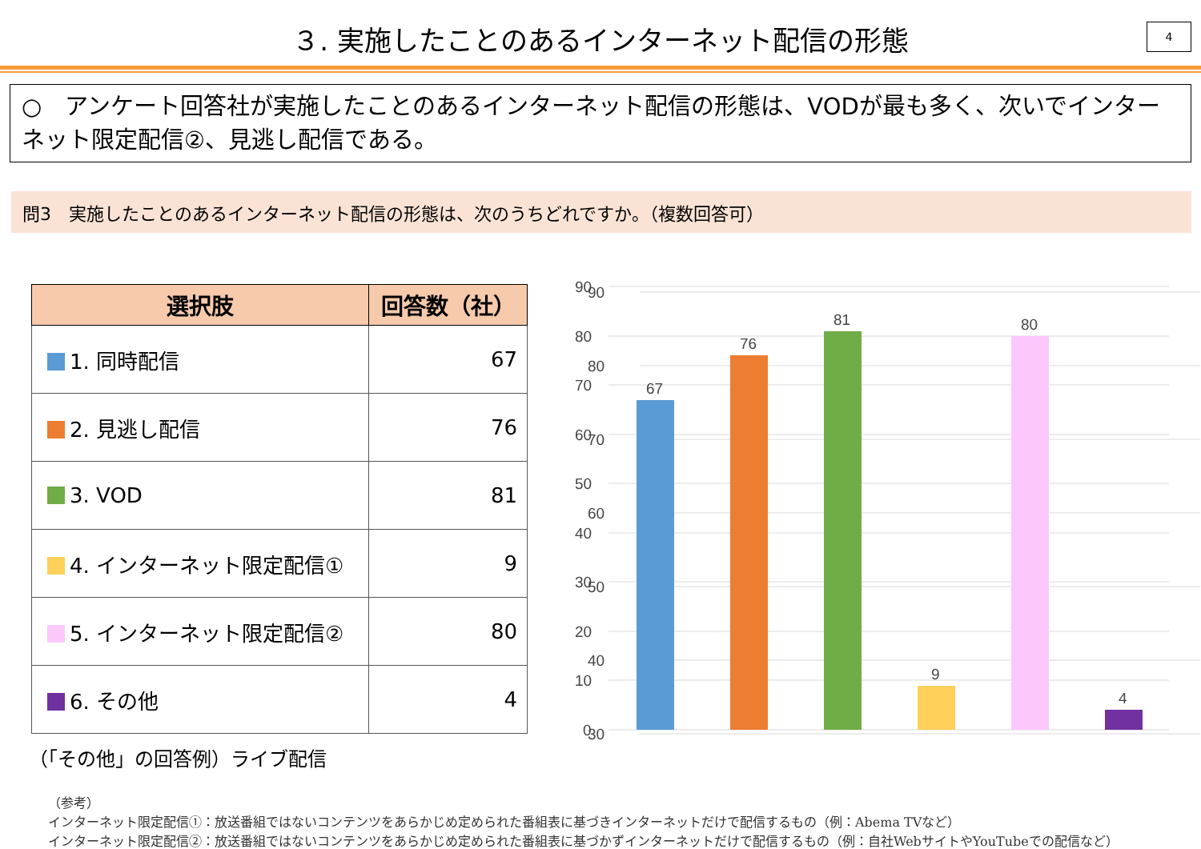３. 実施したことのあるインターネット配信の形態
4
○　アンケート回答社が実施したことのあるインターネット配信の形態は、VODが最も多く、次いでインターネット限定配信②、見逃し配信である。
問3　実施したことのあるインターネット配信の形態は、次のうちどれですか。（複数回答可）
| 選択肢 | 回答数（社） |
| --- | --- |
| 1. 同時配信 | 67 |
| 2. 見逃し配信 | 76 |
| 3. VOD | 81 |
| 4. インターネット限定配信① | 9 |
| 5. インターネット限定配信② | 80 |
| 6. その他 | 4 |
（「その他」の回答例）ライブ配信
90
80
70
60
50
40
30
（参考）
インターネット限定配信①：放送番組ではないコンテンツをあらかじめ定められた番組表に基づきインターネットだけで配信するもの（例：Abema TVなど）
インターネット限定配信②：放送番組ではないコンテンツをあらかじめ定められた番組表に基づかずインターネットだけで配信するもの（例：自社WebサイトやYouTubeでの配信など）
90
80
70
60
50
40
30
20
10
0
67
76
81
9
80
4